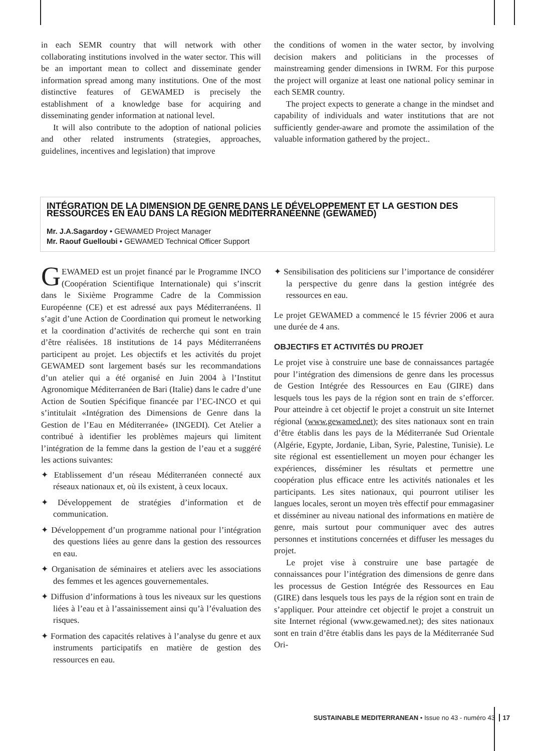in each SEMR country that will network with other collaborating institutions involved in the water sector. This will be an important mean to collect and disseminate gender information spread among many institutions. One of the most distinctive features of GEWAMED is precisely the establishment of a knowledge base for acquiring and disseminating gender information at national level.
It will also contribute to the adoption of national policies and other related instruments (strategies, approaches, guidelines, incentives and legislation) that improve
the conditions of women in the water sector, by involving decision makers and politicians in the processes of mainstreaming gender dimensions in IWRM. For this purpose the project will organize at least one national policy seminar in each SEMR country.
The project expects to generate a change in the mindset and capability of individuals and water institutions that are not sufficiently gender-aware and promote the assimilation of the valuable information gathered by the project..
INTÉGRATION DE LA DIMENSION DE GENRE DANS LE DÉVELOPPEMENT ET LA GESTION DES RESSOURCES EN EAU DANS LA RÉGION MÉDITERRANÉENNE (GEWAMED)
Mr. J.A.Sagardoy • GEWAMED Project Manager
Mr. Raouf Guelloubi • GEWAMED Technical Officer Support
GEWAMED est un projet financé par le Programme INCO (Coopération Scientifique Internationale) qui s’inscrit dans le Sixième Programme Cadre de la Commission Européenne (CE) et est adressé aux pays Méditerranéens. Il s’agit d’une Action de Coordination qui promeut le networking et la coordination d’activités de recherche qui sont en train d’être réalisées. 18 institutions de 14 pays Méditerranéens participent au projet. Les objectifs et les activités du projet GEWAMED sont largement basés sur les recommandations d’un atelier qui a été organisé en Juin 2004 à l’Institut Agronomique Méditerranéen de Bari (Italie) dans le cadre d’une Action de Soutien Spécifique financée par l’EC-INCO et qui s’intitulait «Intégration des Dimensions de Genre dans la Gestion de l’Eau en Méditerranée» (INGEDI). Cet Atelier a contribué à identifier les problèmes majeurs qui limitent l’intégration de la femme dans la gestion de l’eau et a suggéré les actions suivantes:
✦ Etablissement d’un réseau Méditerranéen connecté aux réseaux nationaux et, où ils existent, à ceux locaux.
✦ Développement de stratégies d’information et de communication.
✦ Développement d’un programme national pour l’intégration des questions liées au genre dans la gestion des ressources en eau.
✦ Organisation de séminaires et ateliers avec les associations des femmes et les agences gouvernementales.
✦ Diffusion d’informations à tous les niveaux sur les questions liées à l’eau et à l’assainissement ainsi qu’à l’évaluation des risques.
✦ Formation des capacités relatives à l’analyse du genre et aux instruments participatifs en matière de gestion des ressources en eau.
✦ Sensibilisation des politiciens sur l’importance de considérer la perspective du genre dans la gestion intégrée des ressources en eau.
Le projet GEWAMED a commencé le 15 février 2006 et aura une durée de 4 ans.
OBJECTIFS ET ACTIVITÉS DU PROJET
Le projet vise à construire une base de connaissances partagée pour l’intégration des dimensions de genre dans les processus de Gestion Intégrée des Ressources en Eau (GIRE) dans lesquels tous les pays de la région sont en train de s’efforcer. Pour atteindre à cet objectif le projet a construit un site Internet régional (www.gewamed.net); des sites nationaux sont en train d’être établis dans les pays de la Méditerranée Sud Orientale (Algérie, Egypte, Jordanie, Liban, Syrie, Palestine, Tunisie). Le site régional est essentiellement un moyen pour échanger les expériences, disséminer les résultats et permettre une coopération plus efficace entre les activités nationales et les participants. Les sites nationaux, qui pourront utiliser les langues locales, seront un moyen très effectif pour emmagasiner et disséminer au niveau national des informations en matière de genre, mais surtout pour communiquer avec des autres personnes et institutions concernées et diffuser les messages du projet.
Le projet vise à construire une base partagée de connaissances pour l’intégration des dimensions de genre dans les processus de Gestion Intégrée des Ressources en Eau (GIRE) dans lesquels tous les pays de la région sont en train de s’appliquer. Pour atteindre cet objectif le projet a construit un site Internet régional (www.gewamed.net); des sites nationaux sont en train d’être établis dans les pays de la Méditerranée Sud Ori-
SUSTAINABLE MEDITERRANEAN • Issue no 43 - numéro 43 17